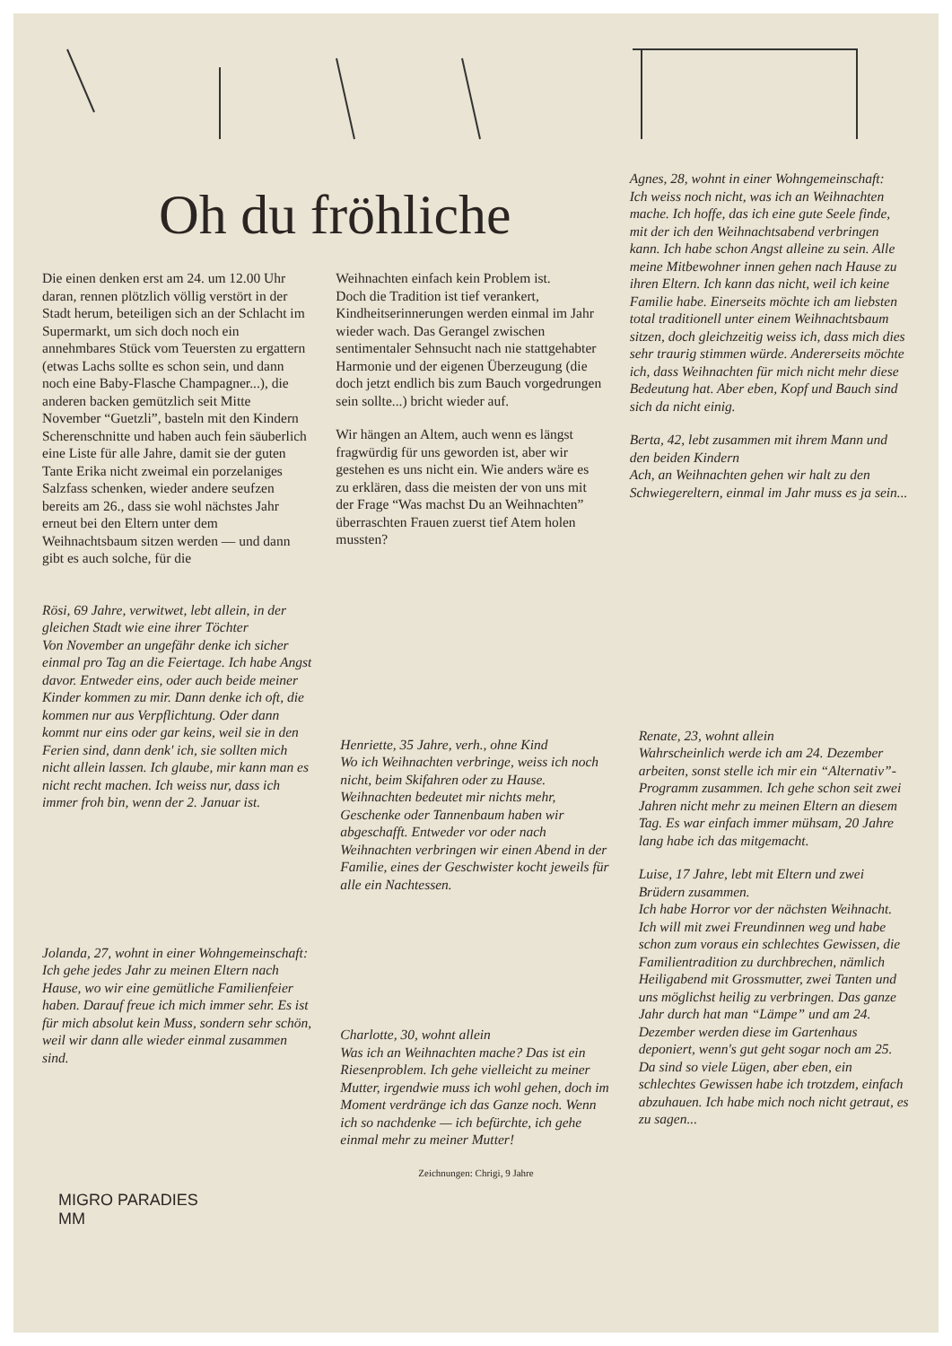Oh du fröhliche
Die einen denken erst am 24. um 12.00 Uhr daran, rennen plötzlich völlig verstört in der Stadt herum, beteiligen sich an der Schlacht im Supermarkt, um sich doch noch ein annehmbares Stück vom Teuersten zu ergattern (etwas Lachs sollte es schon sein, und dann noch eine Baby-Flasche Champagner...), die anderen backen gemützlich seit Mitte November “Guetzli”, basteln mit den Kindern Scherenschnitte und haben auch fein säuberlich eine Liste für alle Jahre, damit sie der guten Tante Erika nicht zweimal ein porzelaniges Salzfass schenken, wieder andere seufzen bereits am 26., dass sie wohl nächstes Jahr erneut bei den Eltern unter dem Weihnachtsbaum sitzen werden — und dann gibt es auch solche, für die
Weihnachten einfach kein Problem ist.
Doch die Tradition ist tief verankert, Kindheitserinnerungen werden einmal im Jahr wieder wach. Das Gerangel zwischen sentimentaler Sehnsucht nach nie stattgehabter Harmonie und der eigenen Überzeugung (die doch jetzt endlich bis zum Bauch vorgedrungen sein sollte...) bricht wieder auf.
Wir hängen an Altem, auch wenn es längst fragwürdig für uns geworden ist, aber wir gestehen es uns nicht ein. Wie anders wäre es zu erklären, dass die meisten der von uns mit der Frage “Was machst Du an Weihnachten” überraschten Frauen zuerst tief Atem holen mussten?
Agnes, 28, wohnt in einer Wohngemeinschaft:
Ich weiss noch nicht, was ich an Weihnachten mache. Ich hoffe, das ich eine gute Seele finde, mit der ich den Weihnachtsabend verbringen kann. Ich habe schon Angst alleine zu sein. Alle meine Mitbewohner innen gehen nach Hause zu ihren Eltern. Ich kann das nicht, weil ich keine Familie habe. Einerseits möchte ich am liebsten total traditionell unter einem Weihnachtsbaum sitzen, doch gleichzeitig weiss ich, dass mich dies sehr traurig stimmen würde. Andererseits möchte ich, dass Weihnachten für mich nicht mehr diese Bedeutung hat. Aber eben, Kopf und Bauch sind sich da nicht einig.
Berta, 42, lebt zusammen mit ihrem Mann und den beiden Kindern
Ach, an Weihnachten gehen wir halt zu den Schwiegereltern, einmal im Jahr muss es ja sein...
Rösi, 69 Jahre, verwitwet, lebt allein, in der gleichen Stadt wie eine ihrer Töchter
Von November an ungefähr denke ich sicher einmal pro Tag an die Feiertage. Ich habe Angst davor. Entweder eins, oder auch beide meiner Kinder kommen zu mir. Dann denke ich oft, die kommen nur aus Verpflichtung. Oder dann kommt nur eins oder gar keins, weil sie in den Ferien sind, dann denk' ich, sie sollten mich nicht allein lassen. Ich glaube, mir kann man es nicht recht machen. Ich weiss nur, dass ich immer froh bin, wenn der 2. Januar ist.
Jolanda, 27, wohnt in einer Wohngemeinschaft:
Ich gehe jedes Jahr zu meinen Eltern nach Hause, wo wir eine gemütliche Familienfeier haben. Darauf freue ich mich immer sehr. Es ist für mich absolut kein Muss, sondern sehr schön, weil wir dann alle wieder einmal zusammen sind.
Henriette, 35 Jahre, verh., ohne Kind
Wo ich Weihnachten verbringe, weiss ich noch nicht, beim Skifahren oder zu Hause. Weihnachten bedeutet mir nichts mehr, Geschenke oder Tannenbaum haben wir abgeschafft. Entweder vor oder nach Weihnachten verbringen wir einen Abend in der Familie, eines der Geschwister kocht jeweils für alle ein Nachtessen.
Charlotte, 30, wohnt allein
Was ich an Weihnachten mache? Das ist ein Riesenproblem. Ich gehe vielleicht zu meiner Mutter, irgendwie muss ich wohl gehen, doch im Moment verdränge ich das Ganze noch. Wenn ich so nachdenke — ich befürchte, ich gehe einmal mehr zu meiner Mutter!
Zeichnungen: Chrigi, 9 Jahre
Renate, 23, wohnt allein
Wahrscheinlich werde ich am 24. Dezember arbeiten, sonst stelle ich mir ein “Alternativ”-Programm zusammen. Ich gehe schon seit zwei Jahren nicht mehr zu meinen Eltern an diesem Tag. Es war einfach immer mühsam, 20 Jahre lang habe ich das mitgemacht.
Luise, 17 Jahre, lebt mit Eltern und zwei Brüdern zusammen.
Ich habe Horror vor der nächsten Weihnacht. Ich will mit zwei Freundinnen weg und habe schon zum voraus ein schlechtes Gewissen, die Familientradition zu durchbrechen, nämlich Heiligabend mit Grossmutter, zwei Tanten und uns möglichst heilig zu verbringen. Das ganze Jahr durch hat man “Lämpe” und am 24. Dezember werden diese im Gartenhaus deponiert, wenn's gut geht sogar noch am 25. Da sind so viele Lügen, aber eben, ein schlechtes Gewissen habe ich trotzdem, einfach abzuhauen. Ich habe mich noch nicht getraut, es zu sagen...
MIGRO PARADIES
MM